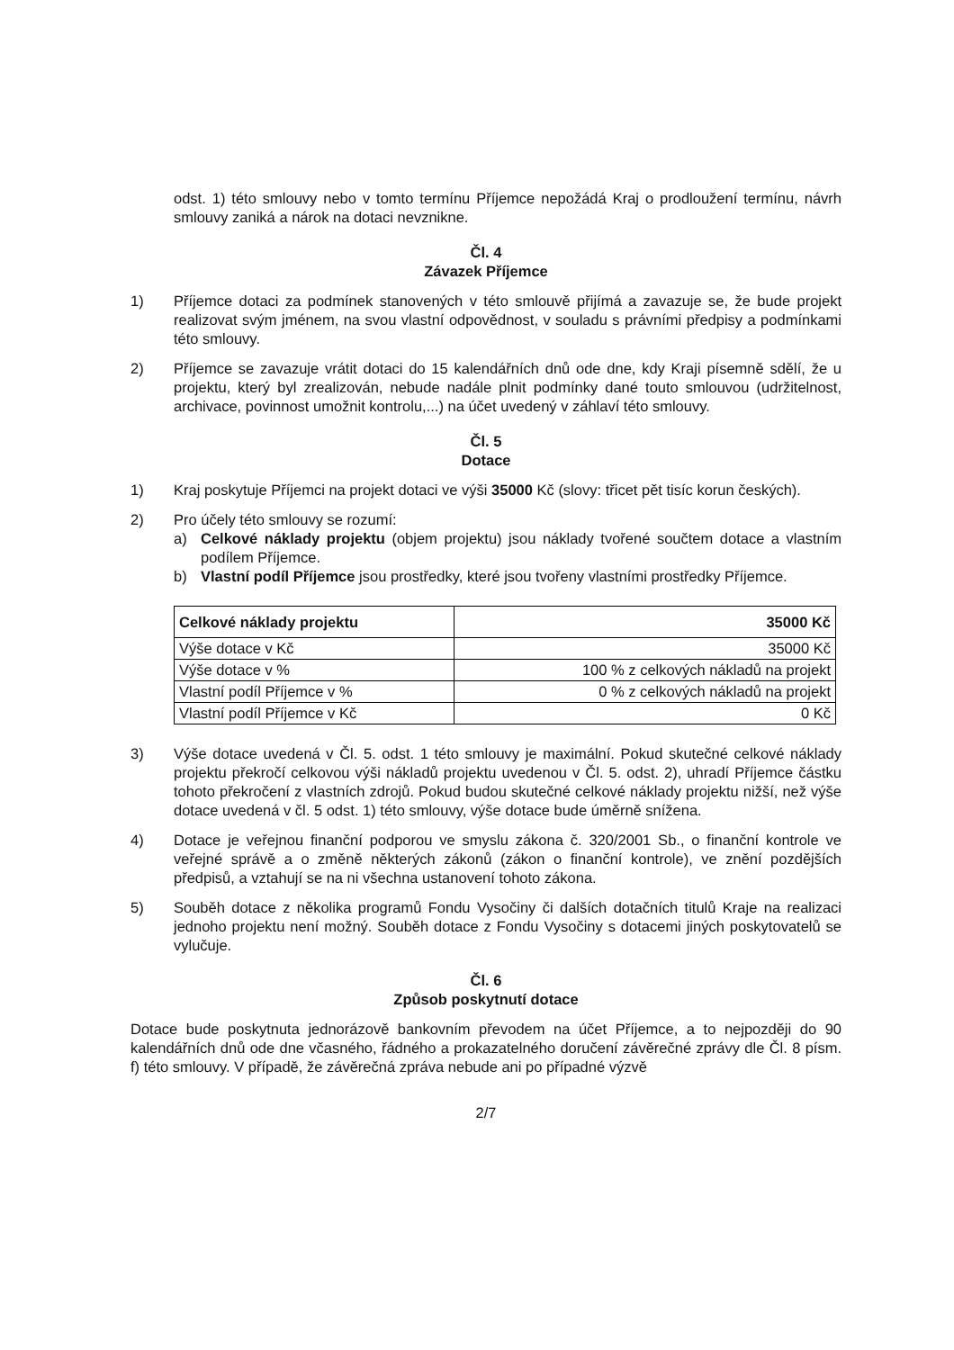odst. 1) této smlouvy nebo v tomto termínu Příjemce nepožádá Kraj o prodloužení termínu, návrh smlouvy zaniká a nárok na dotaci nevznikne.
Čl. 4
Závazek Příjemce
1) Příjemce dotaci za podmínek stanovených v této smlouvě přijímá a zavazuje se, že bude projekt realizovat svým jménem, na svou vlastní odpovědnost, v souladu s právními předpisy a podmínkami této smlouvy.
2) Příjemce se zavazuje vrátit dotaci do 15 kalendářních dnů ode dne, kdy Kraji písemně sdělí, že u projektu, který byl zrealizován, nebude nadále plnit podmínky dané touto smlouvou (udržitelnost, archivace, povinnost umožnit kontrolu,...) na účet uvedený v záhlaví této smlouvy.
Čl. 5
Dotace
1) Kraj poskytuje Příjemci na projekt dotaci ve výši 35000 Kč (slovy: třicet pět tisíc korun českých).
2) Pro účely této smlouvy se rozumí:
a) Celkové náklady projektu (objem projektu) jsou náklady tvořené součtem dotace a vlastním podílem Příjemce.
b) Vlastní podíl Příjemce jsou prostředky, které jsou tvořeny vlastními prostředky Příjemce.
| Celkové náklady projektu | 35000 Kč |
| Výše dotace v Kč | 35000 Kč |
| Výše dotace v % | 100 % z celkových nákladů na projekt |
| Vlastní podíl Příjemce v % | 0 % z celkových nákladů na projekt |
| Vlastní podíl Příjemce v Kč | 0 Kč |
3) Výše dotace uvedená v Čl. 5. odst. 1 této smlouvy je maximální. Pokud skutečné celkové náklady projektu překročí celkovou výši nákladů projektu uvedenou v Čl. 5. odst. 2), uhradí Příjemce částku tohoto překročení z vlastních zdrojů. Pokud budou skutečné celkové náklady projektu nižší, než výše dotace uvedená v čl. 5 odst. 1) této smlouvy, výše dotace bude úměrně snížena.
4) Dotace je veřejnou finanční podporou ve smyslu zákona č. 320/2001 Sb., o finanční kontrole ve veřejné správě a o změně některých zákonů (zákon o finanční kontrole), ve znění pozdějších předpisů, a vztahují se na ni všechna ustanovení tohoto zákona.
5) Souběh dotace z několika programů Fondu Vysočiny či dalších dotačních titulů Kraje na realizaci jednoho projektu není možný. Souběh dotace z Fondu Vysočiny s dotacemi jiných poskytovatelů se vylučuje.
Čl. 6
Způsob poskytnutí dotace
Dotace bude poskytnuta jednorázově bankovním převodem na účet Příjemce, a to nejpozději do 90 kalendářních dnů ode dne včasného, řádného a prokazatelného doručení závěrečné zprávy dle Čl. 8 písm. f) této smlouvy. V případě, že závěrečná zpráva nebude ani po případné výzvě
2/7